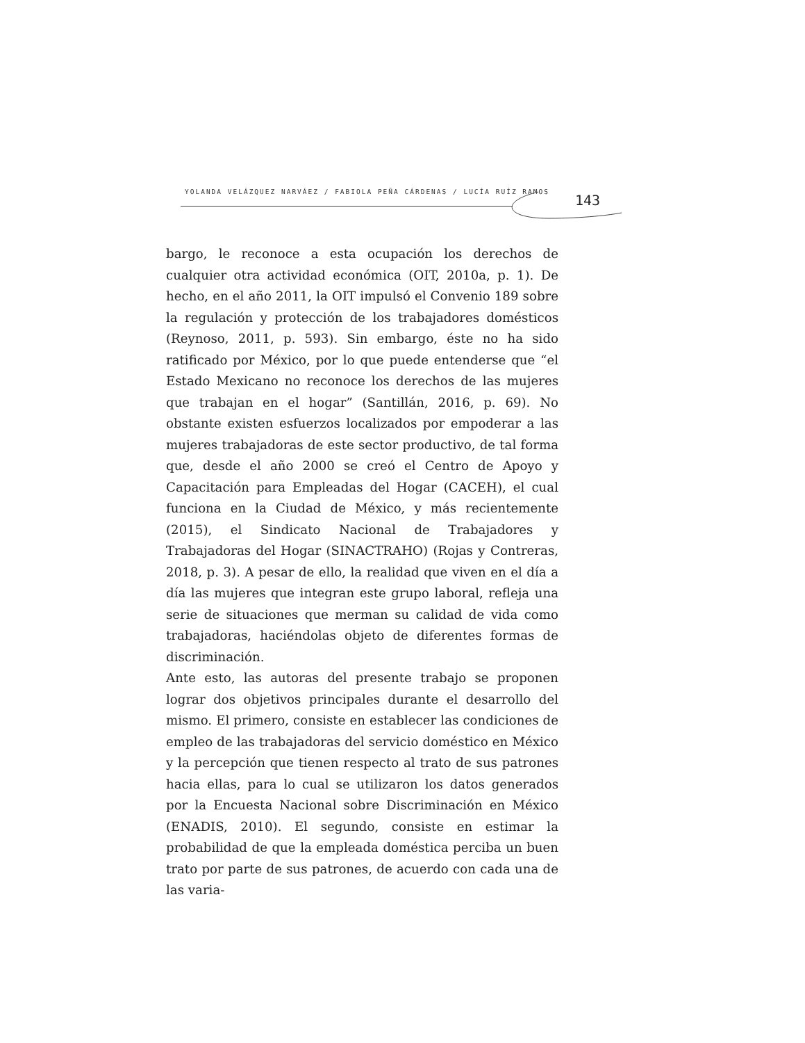YOLANDA VELÁZQUEZ NARVÁEZ / FABIOLA PEÑA CÁRDENAS / LUCÍA RUÍZ RAMOS
143
bargo, le reconoce a esta ocupación los derechos de cualquier otra actividad económica (OIT, 2010a, p. 1). De hecho, en el año 2011, la OIT impulsó el Convenio 189 sobre la regulación y protección de los trabajadores domésticos (Reynoso, 2011, p. 593). Sin embargo, éste no ha sido ratificado por México, por lo que puede entenderse que “el Estado Mexicano no reconoce los derechos de las mujeres que trabajan en el hogar” (Santillán, 2016, p. 69). No obstante existen esfuerzos localizados por empoderar a las mujeres trabajadoras de este sector productivo, de tal forma que, desde el año 2000 se creó el Centro de Apoyo y Capacitación para Empleadas del Hogar (CACEH), el cual funciona en la Ciudad de México, y más recientemente (2015), el Sindicato Nacional de Trabajadores y Trabajadoras del Hogar (SINACTRAHO) (Rojas y Contreras, 2018, p. 3). A pesar de ello, la realidad que viven en el día a día las mujeres que integran este grupo laboral, refleja una serie de situaciones que merman su calidad de vida como trabajadoras, haciéndolas objeto de diferentes formas de discriminación.
Ante esto, las autoras del presente trabajo se proponen lograr dos objetivos principales durante el desarrollo del mismo. El primero, consiste en establecer las condiciones de empleo de las trabajadoras del servicio doméstico en México y la percepción que tienen respecto al trato de sus patrones hacia ellas, para lo cual se utilizaron los datos generados por la Encuesta Nacional sobre Discriminación en México (ENADIS, 2010). El segundo, consiste en estimar la probabilidad de que la empleada doméstica perciba un buen trato por parte de sus patrones, de acuerdo con cada una de las varia-